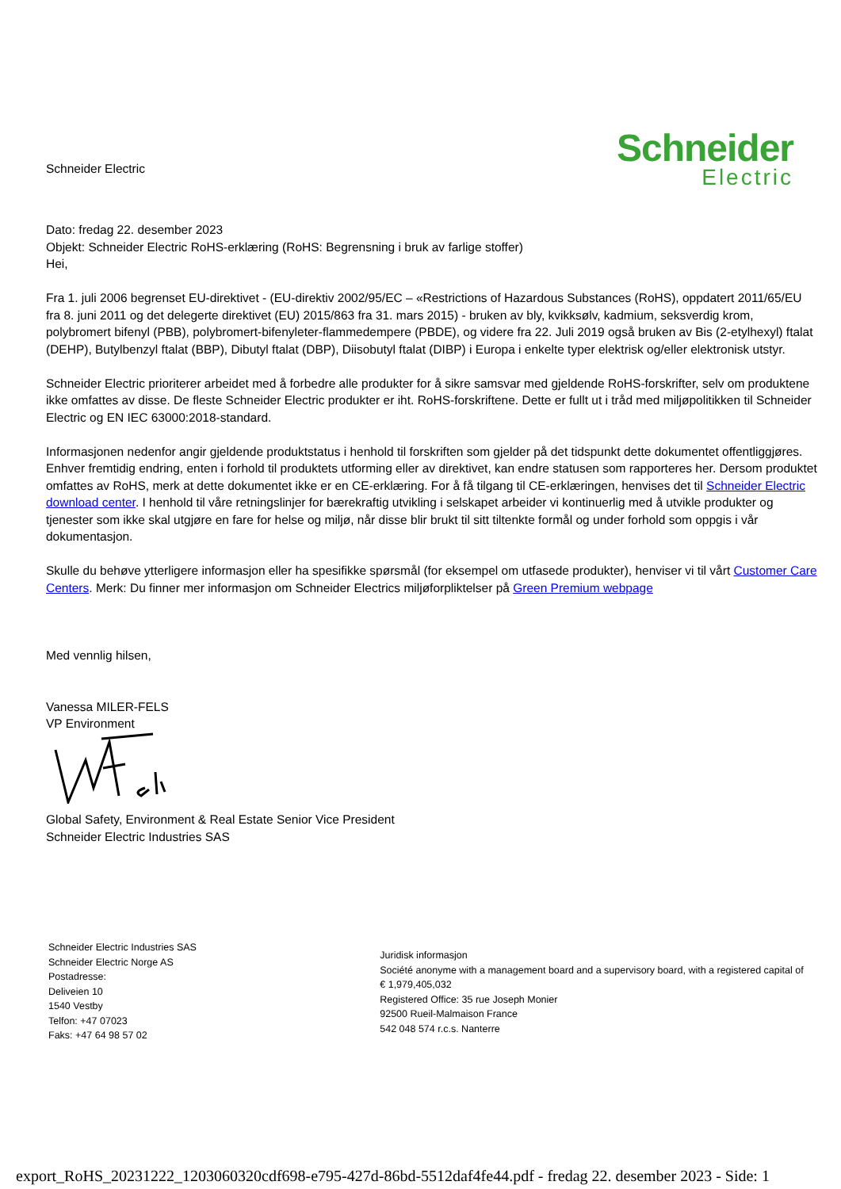Schneider Electric
Schneider
Electric
Dato: fredag 22. desember 2023
Objekt: Schneider Electric RoHS-erklæring (RoHS: Begrensning i bruk av farlige stoffer)
Hei,
Fra 1. juli 2006 begrenset EU-direktivet - (EU-direktiv 2002/95/EC – «Restrictions of Hazardous Substances (RoHS), oppdatert 2011/65/EU fra 8. juni 2011 og det delegerte direktivet (EU) 2015/863 fra 31. mars 2015) - bruken av bly, kvikksølv, kadmium, seksverdig krom, polybromert bifenyl (PBB), polybromert-bifenyleter-flammedempere (PBDE), og videre fra 22. Juli 2019 også bruken av Bis (2-etylhexyl) ftalat (DEHP), Butylbenzyl ftalat (BBP), Dibutyl ftalat (DBP), Diisobutyl ftalat (DIBP) i Europa i enkelte typer elektrisk og/eller elektronisk utstyr.
Schneider Electric prioriterer arbeidet med å forbedre alle produkter for å sikre samsvar med gjeldende RoHS-forskrifter, selv om produktene ikke omfattes av disse. De fleste Schneider Electric produkter er iht. RoHS-forskriftene. Dette er fullt ut i tråd med miljøpolitikken til Schneider Electric og EN IEC 63000:2018-standard.
Informasjonen nedenfor angir gjeldende produktstatus i henhold til forskriften som gjelder på det tidspunkt dette dokumentet offentliggjøres. Enhver fremtidig endring, enten i forhold til produktets utforming eller av direktivet, kan endre statusen som rapporteres her. Dersom produktet omfattes av RoHS, merk at dette dokumentet ikke er en CE-erklæring. For å få tilgang til CE-erklæringen, henvises det til Schneider Electric download center. I henhold til våre retningslinjer for bærekraftig utvikling i selskapet arbeider vi kontinuerlig med å utvikle produkter og tjenester som ikke skal utgjøre en fare for helse og miljø, når disse blir brukt til sitt tiltenkte formål og under forhold som oppgis i vår dokumentasjon.
Skulle du behøve ytterligere informasjon eller ha spesifikke spørsmål (for eksempel om utfasede produkter), henviser vi til vårt Customer Care Centers. Merk: Du finner mer informasjon om Schneider Electrics miljøforpliktelser på Green Premium webpage
Med vennlig hilsen,
Vanessa MILER-FELS
VP Environment
Global Safety, Environment & Real Estate Senior Vice President
Schneider Electric Industries SAS
Schneider Electric Industries SAS
Schneider Electric Norge AS
Postadresse:
Deliveien 10
1540 Vestby
Telfon: +47 07023
Faks: +47 64 98 57 02
Juridisk informasjon
Société anonyme with a management board and a supervisory board, with a registered capital of € 1,979,405,032
Registered Office: 35 rue Joseph Monier
92500 Rueil-Malmaison France
542 048 574 r.c.s. Nanterre
export_RoHS_20231222_1203060320cdf698-e795-427d-86bd-5512daf4fe44.pdf - fredag 22. desember 2023 - Side: 1